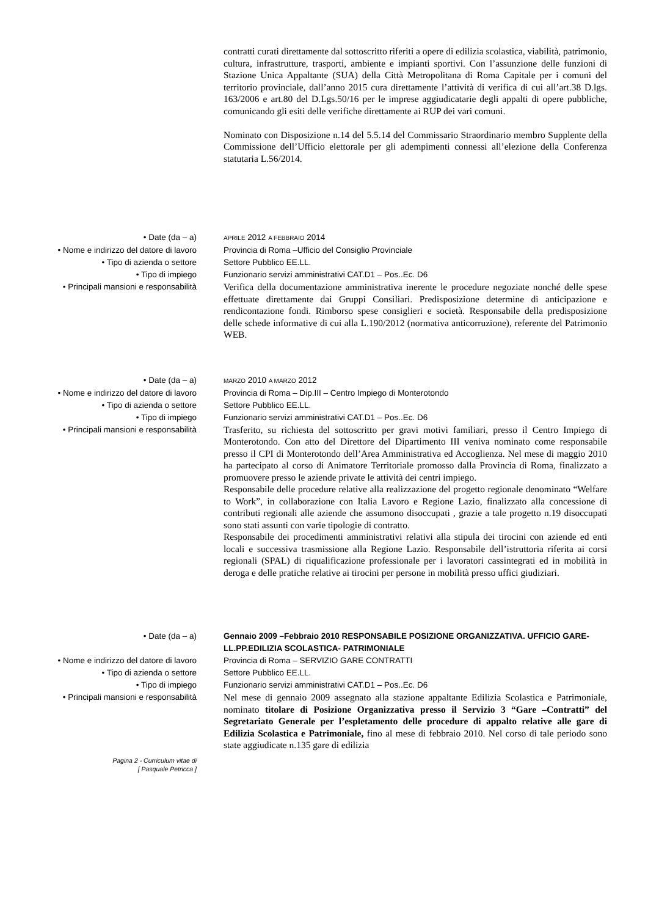contratti curati direttamente dal sottoscritto riferiti a opere di edilizia scolastica, viabilità, patrimonio, cultura, infrastrutture, trasporti, ambiente e impianti sportivi. Con l’assunzione delle funzioni di Stazione Unica Appaltante (SUA) della Città Metropolitana di Roma Capitale per i comuni del territorio provinciale, dall’anno 2015 cura direttamente l’attività di verifica di cui all’art.38 D.lgs. 163/2006 e art.80 del D.Lgs.50/16 per le imprese aggiudicatarie degli appalti di opere pubbliche, comunicando gli esiti delle verifiche direttamente ai RUP dei vari comuni.
Nominato con Disposizione n.14 del 5.5.14 del Commissario Straordinario membro Supplente della Commissione dell’Ufficio elettorale per gli adempimenti connessi all’elezione della Conferenza statutaria L.56/2014.
• Date (da – a)
APRILE 2012 A FEBBRAIO 2014
• Nome e indirizzo del datore di lavoro Provincia di Roma –Ufficio del Consiglio Provinciale
• Tipo di azienda o settore Settore Pubblico EE.LL.
• Tipo di impiego Funzionario servizi amministrativi CAT.D1 – Pos..Ec. D6
• Principali mansioni e responsabilità
Verifica della documentazione amministrativa inerente le procedure negoziate nonché delle spese effettuate direttamente dai Gruppi Consiliari. Predisposizione determine di anticipazione e rendicontazione fondi. Rimborso spese consiglieri e società. Responsabile della predisposizione delle schede informative di cui alla L.190/2012 (normativa anticorruzione), referente del Patrimonio WEB.
• Date (da – a)
MARZO 2010 A MARZO 2012
• Nome e indirizzo del datore di lavoro Provincia di Roma – Dip.III – Centro Impiego di Monterotondo
• Tipo di azienda o settore Settore Pubblico EE.LL.
• Tipo di impiego Funzionario servizi amministrativi CAT.D1 – Pos..Ec. D6
• Principali mansioni e responsabilità
Trasferito, su richiesta del sottoscritto per gravi motivi familiari, presso il Centro Impiego di Monterotondo. Con atto del Direttore del Dipartimento III veniva nominato come responsabile presso il CPI di Monterotondo dell’Area Amministrativa ed Accoglienza. Nel mese di maggio 2010 ha partecipato al corso di Animatore Territoriale promosso dalla Provincia di Roma, finalizzato a promuovere presso le aziende private le attività dei centri impiego.
Responsabile delle procedure relative alla realizzazione del progetto regionale denominato “Welfare to Work”, in collaborazione con Italia Lavoro e Regione Lazio, finalizzato alla concessione di contributi regionali alle aziende che assumono disoccupati , grazie a tale progetto n.19 disoccupati sono stati assunti con varie tipologie di contratto.
Responsabile dei procedimenti amministrativi relativi alla stipula dei tirocini con aziende ed enti locali e successiva trasmissione alla Regione Lazio. Responsabile dell’istruttoria riferita ai corsi regionali (SPAL) di riqualificazione professionale per i lavoratori cassintegrati ed in mobilità in deroga e delle pratiche relative ai tirocini per persone in mobilità presso uffici giudiziari.
• Date (da – a) Gennaio 2009 –Febbraio 2010 RESPONSABILE POSIZIONE ORGANIZZATIVA. UFFICIO GARE- LL.PP.EDILIZIA SCOLASTICA- PATRIMONIALE
• Nome e indirizzo del datore di lavoro Provincia di Roma – SERVIZIO GARE CONTRATTI
• Tipo di azienda o settore Settore Pubblico EE.LL.
• Tipo di impiego Funzionario servizi amministrativi CAT.D1 – Pos..Ec. D6
• Principali mansioni e responsabilità
Nel mese di gennaio 2009 assegnato alla stazione appaltante Edilizia Scolastica e Patrimoniale, nominato titolare di Posizione Organizzativa presso il Servizio 3 “Gare –Contratti” del Segretariato Generale per l’espletamento delle procedure di appalto relative alle gare di Edilizia Scolastica e Patrimoniale, fino al mese di febbraio 2010. Nel corso di tale periodo sono state aggiudicate n.135 gare di edilizia
Pagina 2 - Curriculum vitae di
[ Pasquale Petricca ]